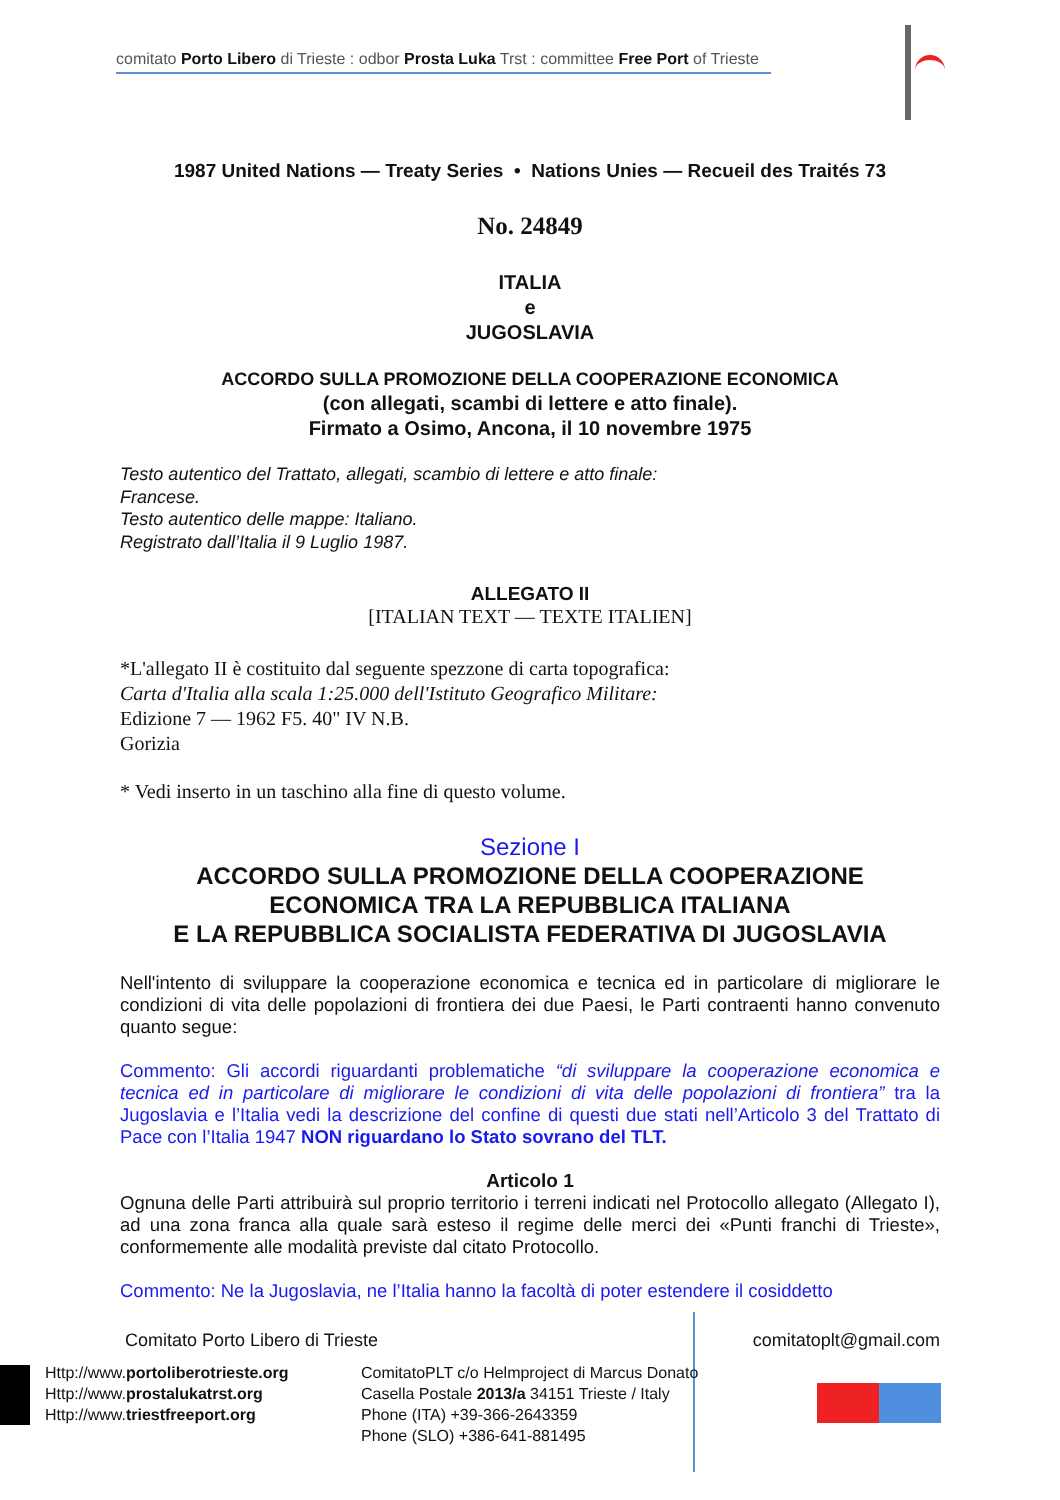comitato Porto Libero di Trieste : odbor Prosta Luka Trst : committee Free Port of Trieste
1987 United Nations — Treaty Series • Nations Unies — Recueil des Traités 73
No. 24849
ITALIA
e
JUGOSLAVIA
ACCORDO SULLA PROMOZIONE DELLA COOPERAZIONE ECONOMICA
(con allegati, scambi di lettere e atto finale).
Firmato a Osimo, Ancona, il 10 novembre 1975
Testo autentico del Trattato, allegati, scambio di lettere e atto finale:
Francese.
Testo autentico delle mappe: Italiano.
Registrato dall’Italia il 9 Luglio 1987.
ALLEGATO II
[ITALIAN TEXT — TEXTE ITALIEN]
*L'allegato II è costituito dal seguente spezzone di carta topografica:
Carta d'Italia alla scala 1:25.000 dell'Istituto Geografico Militare:
Edizione 7 — 1962 F5. 40" IV N.B.
Gorizia
* Vedi inserto in un taschino alla fine di questo volume.
Sezione I
ACCORDO SULLA PROMOZIONE DELLA COOPERAZIONE
ECONOMICA TRA LA REPUBBLICA ITALIANA
E LA REPUBBLICA SOCIALISTA FEDERATIVA DI JUGOSLAVIA
Nell'intento di sviluppare la cooperazione economica e tecnica ed in particolare di migliorare le condizioni di vita delle popolazioni di frontiera dei due Paesi, le Parti contraenti hanno convenuto quanto segue:
Commento: Gli accordi riguardanti problematiche “di sviluppare la cooperazione economica e tecnica ed in particolare di migliorare le condizioni di vita delle popolazioni di frontiera” tra la Jugoslavia e l’Italia vedi la descrizione del confine di questi due stati nell’Articolo 3 del Trattato di Pace con l’Italia 1947 NON riguardano lo Stato sovrano del TLT.
Articolo 1
Ognuna delle Parti attribuirà sul proprio territorio i terreni indicati nel Protocollo allegato (Allegato I), ad una zona franca alla quale sarà esteso il regime delle merci dei «Punti franchi di Trieste», conformemente alle modalità previste dal citato Protocollo.
Commento: Ne la Jugoslavia, ne l’Italia hanno la facoltà di poter estendere il cosiddetto
Comitato Porto Libero di Trieste comitatoplt@gmail.com
Http://www.portoliberotrieste.org
Http://www.prostalukatrst.org
Http://www.triestfreeport.org
ComitatoPLT c/o Helmproject di Marcus Donato
Casella Postale 2013/a 34151 Trieste / Italy
Phone (ITA) +39-366-2643359
Phone (SLO) +386-641-881495